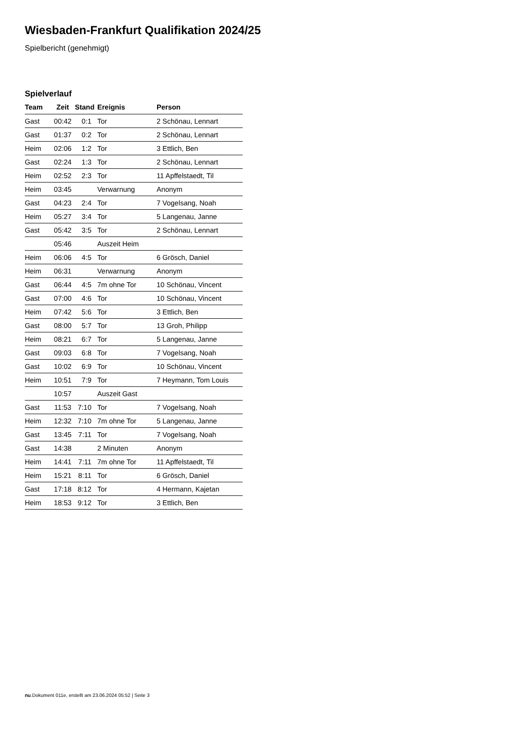Wiesbaden-Frankfurt Qualifikation 2024/25
Spielbericht (genehmigt)
Spielverlauf
| Team | Zeit | Stand | Ereignis | Person |
| --- | --- | --- | --- | --- |
| Gast | 00:42 | 0:1 | Tor | 2 Schönau, Lennart |
| Gast | 01:37 | 0:2 | Tor | 2 Schönau, Lennart |
| Heim | 02:06 | 1:2 | Tor | 3 Ettlich, Ben |
| Gast | 02:24 | 1:3 | Tor | 2 Schönau, Lennart |
| Heim | 02:52 | 2:3 | Tor | 11 Apffelstaedt, Til |
| Heim | 03:45 | | Verwarnung | Anonym |
| Gast | 04:23 | 2:4 | Tor | 7 Vogelsang, Noah |
| Heim | 05:27 | 3:4 | Tor | 5 Langenau, Janne |
| Gast | 05:42 | 3:5 | Tor | 2 Schönau, Lennart |
| | 05:46 | | Auszeit Heim | |
| Heim | 06:06 | 4:5 | Tor | 6 Grösch, Daniel |
| Heim | 06:31 | | Verwarnung | Anonym |
| Gast | 06:44 | 4:5 | 7m ohne Tor | 10 Schönau, Vincent |
| Gast | 07:00 | 4:6 | Tor | 10 Schönau, Vincent |
| Heim | 07:42 | 5:6 | Tor | 3 Ettlich, Ben |
| Gast | 08:00 | 5:7 | Tor | 13 Groh, Philipp |
| Heim | 08:21 | 6:7 | Tor | 5 Langenau, Janne |
| Gast | 09:03 | 6:8 | Tor | 7 Vogelsang, Noah |
| Gast | 10:02 | 6:9 | Tor | 10 Schönau, Vincent |
| Heim | 10:51 | 7:9 | Tor | 7 Heymann, Tom Louis |
| | 10:57 | | Auszeit Gast | |
| Gast | 11:53 | 7:10 | Tor | 7 Vogelsang, Noah |
| Heim | 12:32 | 7:10 | 7m ohne Tor | 5 Langenau, Janne |
| Gast | 13:45 | 7:11 | Tor | 7 Vogelsang, Noah |
| Gast | 14:38 | | 2 Minuten | Anonym |
| Heim | 14:41 | 7:11 | 7m ohne Tor | 11 Apffelstaedt, Til |
| Heim | 15:21 | 8:11 | Tor | 6 Grösch, Daniel |
| Gast | 17:18 | 8:12 | Tor | 4 Hermann, Kajetan |
| Heim | 18:53 | 9:12 | Tor | 3 Ettlich, Ben |
nu.Dokument 011e, erstellt am 23.06.2024 05:52 | Seite 3